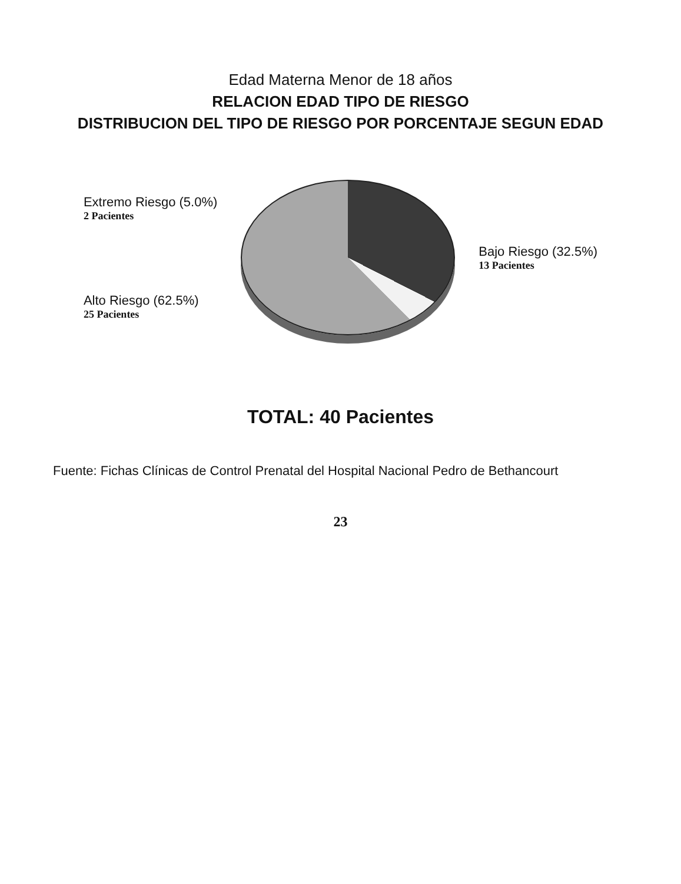Edad Materna Menor de 18 años
RELACION EDAD TIPO DE RIESGO
DISTRIBUCION DEL TIPO DE RIESGO POR PORCENTAJE SEGUN EDAD
Extremo Riesgo (5.0%)
2 Pacientes
Alto Riesgo (62.5%)
25 Pacientes
Bajo Riesgo (32.5%)
13 Pacientes
TOTAL: 40 Pacientes
Fuente: Fichas Clínicas de Control Prenatal del Hospital Nacional Pedro de Bethancourt
23